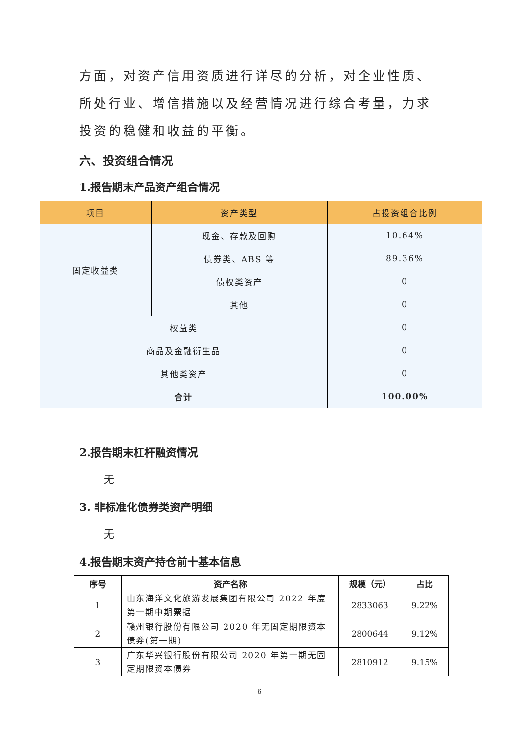方面，对资产信用资质进行详尽的分析，对企业性质、所处行业、增信措施以及经营情况进行综合考量，力求投资的稳健和收益的平衡。
六、投资组合情况
1.报告期末产品资产组合情况
| 项目 | 资产类型 | 占投资组合比例 |
| --- | --- | --- |
| 固定收益类 | 现金、存款及回购 | 10.64% |
| | 债券类、ABS 等 | 89.36% |
| | 债权类资产 | 0 |
| | 其他 | 0 |
| 权益类 | | 0 |
| 商品及金融衍生品 | | 0 |
| 其他类资产 | | 0 |
| 合计 | | 100.00% |
2.报告期末杠杆融资情况
无
3. 非标准化债券类资产明细
无
4.报告期末资产持仓前十基本信息
| 序号 | 资产名称 | 规模（元） | 占比 |
| --- | --- | --- | --- |
| 1 | 山东海洋文化旅游发展集团有限公司 2022 年度第一期中期票据 | 2833063 | 9.22% |
| 2 | 赣州银行股份有限公司 2020 年无固定期限资本债券(第一期) | 2800644 | 9.12% |
| 3 | 广东华兴银行股份有限公司 2020 年第一期无固定期限资本债券 | 2810912 | 9.15% |
6